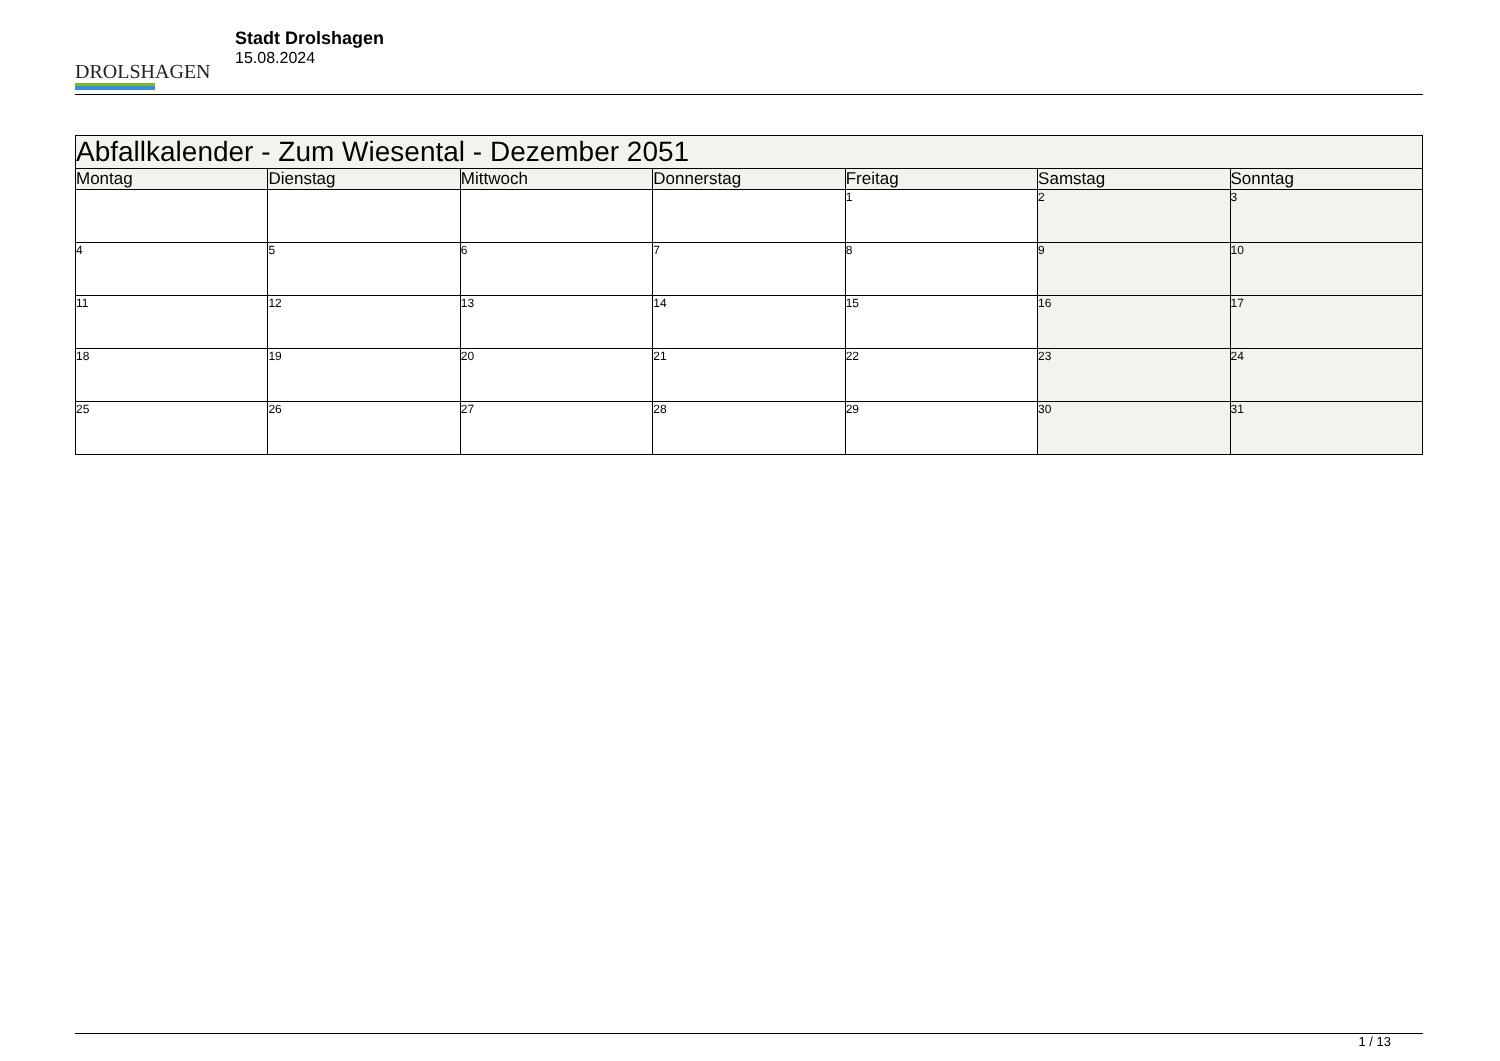DROLSHAGEN
Stadt Drolshagen
15.08.2024
| Abfallkalender - Zum Wiesental - Dezember 2051 | | | | | | |
| --- | --- | --- | --- | --- | --- | --- |
| Montag | Dienstag | Mittwoch | Donnerstag | Freitag | Samstag | Sonntag |
| | | | | 1 | 2 | 3 |
| 4 | 5 | 6 | 7 | 8 | 9 | 10 |
| 11 | 12 | 13 | 14 | 15 | 16 | 17 |
| 18 | 19 | 20 | 21 | 22 | 23 | 24 |
| 25 | 26 | 27 | 28 | 29 | 30 | 31 |
1 / 13